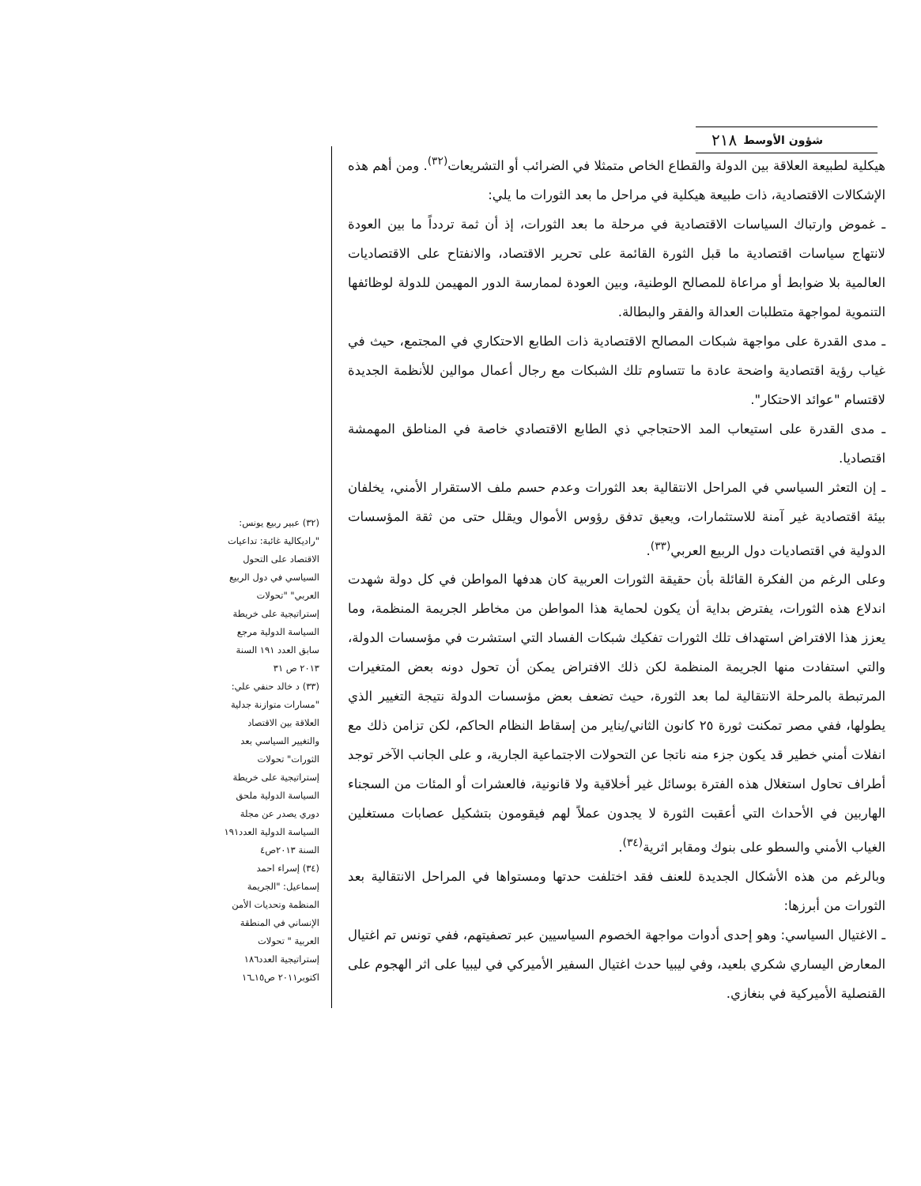٢١٨ شؤون الأوسط
هيكلية لطبيعة العلاقة بين الدولة والقطاع الخاص متمثلا في الضرائب أو التشريعات<sup>(٣٢)</sup>. ومن أهم هذه الإشكالات الاقتصادية، ذات طبيعة هيكلية في مراحل ما بعد الثورات ما يلي:
ـ غموض وارتباك السياسات الاقتصادية في مرحلة ما بعد الثورات، إذ أن ثمة تردداً ما بين العودة لانتهاج سياسات اقتصادية ما قبل الثورة القائمة على تحرير الاقتصاد، والانفتاح على الاقتصاديات العالمية بلا ضوابط أو مراعاة للمصالح الوطنية، وبين العودة لممارسة الدور المهيمن للدولة لوظائفها التنموية لمواجهة متطلبات العدالة والفقر والبطالة.
ـ مدى القدرة على مواجهة شبكات المصالح الاقتصادية ذات الطابع الاحتكاري في المجتمع، حيث في غياب رؤية اقتصادية واضحة عادة ما تتساوم تلك الشبكات مع رجال أعمال موالين للأنظمة الجديدة لاقتسام "عوائد الاحتكار".
ـ مدى القدرة على استيعاب المد الاحتجاجي ذي الطابع الاقتصادي خاصة في المناطق المهمشة اقتصاديا.
ـ إن التعثر السياسي في المراحل الانتقالية بعد الثورات وعدم حسم ملف الاستقرار الأمني، يخلفان بيئة اقتصادية غير آمنة للاستثمارات، ويعيق تدفق رؤوس الأموال ويقلل حتى من ثقة المؤسسات الدولية في اقتصاديات دول الربيع العربي<sup>(٣٣)</sup>.
وعلى الرغم من الفكرة القائلة بأن حقيقة الثورات العربية كان هدفها المواطن في كل دولة شهدت اندلاع هذه الثورات، يفترض بداية أن يكون لحماية هذا المواطن من مخاطر الجريمة المنظمة، وما يعزز هذا الافتراض استهداف تلك الثورات تفكيك شبكات الفساد التي استشرت في مؤسسات الدولة، والتي استفادت منها الجريمة المنظمة لكن ذلك الافتراض يمكن أن تحول دونه بعض المتغيرات المرتبطة بالمرحلة الانتقالية لما بعد الثورة، حيث تضعف بعض مؤسسات الدولة نتيجة التغيير الذي يطولها، ففي مصر تمكنت ثورة ٢٥ كانون الثاني/يناير من إسقاط النظام الحاكم، لكن تزامن ذلك مع انفلات أمني خطير قد يكون جزء منه ناتجا عن التحولات الاجتماعية الجارية، و على الجانب الآخر توجد أطراف تحاول استغلال هذه الفترة بوسائل غير أخلاقية ولا قانونية، فالعشرات أو المئات من السجناء الهاربين في الأحداث التي أعقبت الثورة لا يجدون عملاً لهم فيقومون بتشكيل عصابات مستغلين الغياب الأمني والسطو على بنوك ومقابر اثرية<sup>(٣٤)</sup>.
وبالرغم من هذه الأشكال الجديدة للعنف فقد اختلفت حدتها ومستواها في المراحل الانتقالية بعد الثورات من أبرزها:
ـ الاغتيال السياسي: وهو إحدى أدوات مواجهة الخصوم السياسيين عبر تصفيتهم، ففي تونس تم اغتيال المعارض اليساري شكري بلعيد، وفي ليبيا حدث اغتيال السفير الأميركي في ليبيا على اثر الهجوم على القنصلية الأميركية في بنغازي.
(٣٢) عبير ربيع يونس: "راديكالية غائبة: تداعيات الاقتصاد على التحول السياسي في دول الربيع العربي" "تحولات إستراتيجية على خريطة السياسة الدولية مرجع سابق العدد ١٩١ السنة ٢٠١٣ ص ٣١
(٣٣) د خالد حنفي علي: "مسارات متوازنة جدلية العلاقة بين الاقتصاد والتغيير السياسي بعد الثورات" تحولات إستراتيجية على خريطة السياسة الدولية ملحق دوري يصدر عن مجلة السياسة الدولية العدد١٩١ السنة ٢٠١٣ص٤
(٣٤) إسراء احمد إسماعيل: "الجريمة المنظمة وتحديات الأمن الإنساني في المنطقة العربية " تحولات إستراتيجية العدد١٨٦ اكتوبر٢٠١١ ص١٥ـ١٦